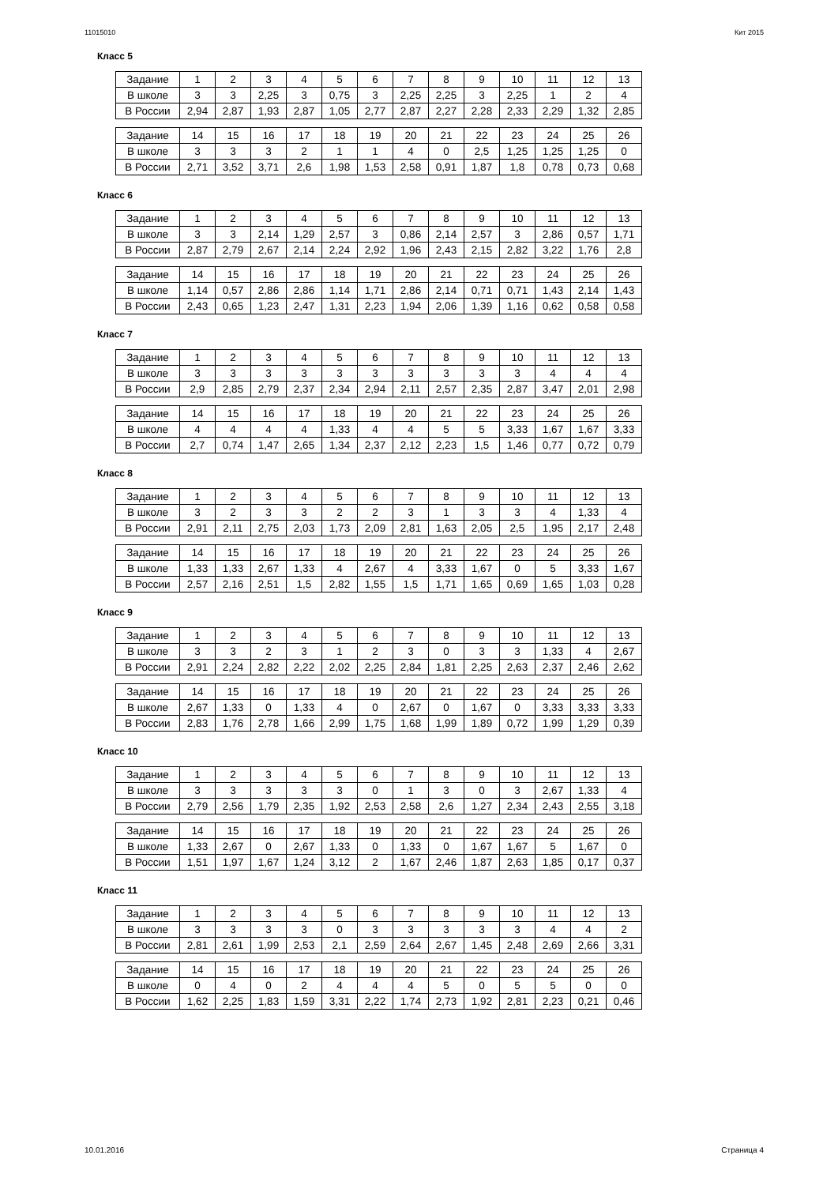11015010 Кит 2015
Класс 5
| Задание | 1 | 2 | 3 | 4 | 5 | 6 | 7 | 8 | 9 | 10 | 11 | 12 | 13 |
| В школе | 3 | 3 | 2,25 | 3 | 0,75 | 3 | 2,25 | 2,25 | 3 | 2,25 | 1 | 2 | 4 |
| В России | 2,94 | 2,87 | 1,93 | 2,87 | 1,05 | 2,77 | 2,87 | 2,27 | 2,28 | 2,33 | 2,29 | 1,32 | 2,85 |
| Задание | 14 | 15 | 16 | 17 | 18 | 19 | 20 | 21 | 22 | 23 | 24 | 25 | 26 |
| В школе | 3 | 3 | 3 | 2 | 1 | 1 | 4 | 0 | 2,5 | 1,25 | 1,25 | 1,25 | 0 |
| В России | 2,71 | 3,52 | 3,71 | 2,6 | 1,98 | 1,53 | 2,58 | 0,91 | 1,87 | 1,8 | 0,78 | 0,73 | 0,68 |
Класс 6
| Задание | 1 | 2 | 3 | 4 | 5 | 6 | 7 | 8 | 9 | 10 | 11 | 12 | 13 |
| В школе | 3 | 3 | 2,14 | 1,29 | 2,57 | 3 | 0,86 | 2,14 | 2,57 | 3 | 2,86 | 0,57 | 1,71 |
| В России | 2,87 | 2,79 | 2,67 | 2,14 | 2,24 | 2,92 | 1,96 | 2,43 | 2,15 | 2,82 | 3,22 | 1,76 | 2,8 |
| Задание | 14 | 15 | 16 | 17 | 18 | 19 | 20 | 21 | 22 | 23 | 24 | 25 | 26 |
| В школе | 1,14 | 0,57 | 2,86 | 2,86 | 1,14 | 1,71 | 2,86 | 2,14 | 0,71 | 0,71 | 1,43 | 2,14 | 1,43 |
| В России | 2,43 | 0,65 | 1,23 | 2,47 | 1,31 | 2,23 | 1,94 | 2,06 | 1,39 | 1,16 | 0,62 | 0,58 | 0,58 |
Класс 7
| Задание | 1 | 2 | 3 | 4 | 5 | 6 | 7 | 8 | 9 | 10 | 11 | 12 | 13 |
| В школе | 3 | 3 | 3 | 3 | 3 | 3 | 3 | 3 | 3 | 3 | 4 | 4 | 4 |
| В России | 2,9 | 2,85 | 2,79 | 2,37 | 2,34 | 2,94 | 2,11 | 2,57 | 2,35 | 2,87 | 3,47 | 2,01 | 2,98 |
| Задание | 14 | 15 | 16 | 17 | 18 | 19 | 20 | 21 | 22 | 23 | 24 | 25 | 26 |
| В школе | 4 | 4 | 4 | 4 | 1,33 | 4 | 4 | 5 | 5 | 3,33 | 1,67 | 1,67 | 3,33 |
| В России | 2,7 | 0,74 | 1,47 | 2,65 | 1,34 | 2,37 | 2,12 | 2,23 | 1,5 | 1,46 | 0,77 | 0,72 | 0,79 |
Класс 8
| Задание | 1 | 2 | 3 | 4 | 5 | 6 | 7 | 8 | 9 | 10 | 11 | 12 | 13 |
| В школе | 3 | 2 | 3 | 3 | 2 | 2 | 3 | 1 | 3 | 3 | 4 | 1,33 | 4 |
| В России | 2,91 | 2,11 | 2,75 | 2,03 | 1,73 | 2,09 | 2,81 | 1,63 | 2,05 | 2,5 | 1,95 | 2,17 | 2,48 |
| Задание | 14 | 15 | 16 | 17 | 18 | 19 | 20 | 21 | 22 | 23 | 24 | 25 | 26 |
| В школе | 1,33 | 1,33 | 2,67 | 1,33 | 4 | 2,67 | 4 | 3,33 | 1,67 | 0 | 5 | 3,33 | 1,67 |
| В России | 2,57 | 2,16 | 2,51 | 1,5 | 2,82 | 1,55 | 1,5 | 1,71 | 1,65 | 0,69 | 1,65 | 1,03 | 0,28 |
Класс 9
| Задание | 1 | 2 | 3 | 4 | 5 | 6 | 7 | 8 | 9 | 10 | 11 | 12 | 13 |
| В школе | 3 | 3 | 2 | 3 | 1 | 2 | 3 | 0 | 3 | 3 | 1,33 | 4 | 2,67 |
| В России | 2,91 | 2,24 | 2,82 | 2,22 | 2,02 | 2,25 | 2,84 | 1,81 | 2,25 | 2,63 | 2,37 | 2,46 | 2,62 |
| Задание | 14 | 15 | 16 | 17 | 18 | 19 | 20 | 21 | 22 | 23 | 24 | 25 | 26 |
| В школе | 2,67 | 1,33 | 0 | 1,33 | 4 | 0 | 2,67 | 0 | 1,67 | 0 | 3,33 | 3,33 | 3,33 |
| В России | 2,83 | 1,76 | 2,78 | 1,66 | 2,99 | 1,75 | 1,68 | 1,99 | 1,89 | 0,72 | 1,99 | 1,29 | 0,39 |
Класс 10
| Задание | 1 | 2 | 3 | 4 | 5 | 6 | 7 | 8 | 9 | 10 | 11 | 12 | 13 |
| В школе | 3 | 3 | 3 | 3 | 3 | 0 | 1 | 3 | 0 | 3 | 2,67 | 1,33 | 4 |
| В России | 2,79 | 2,56 | 1,79 | 2,35 | 1,92 | 2,53 | 2,58 | 2,6 | 1,27 | 2,34 | 2,43 | 2,55 | 3,18 |
| Задание | 14 | 15 | 16 | 17 | 18 | 19 | 20 | 21 | 22 | 23 | 24 | 25 | 26 |
| В школе | 1,33 | 2,67 | 0 | 2,67 | 1,33 | 0 | 1,33 | 0 | 1,67 | 1,67 | 5 | 1,67 | 0 |
| В России | 1,51 | 1,97 | 1,67 | 1,24 | 3,12 | 2 | 1,67 | 2,46 | 1,87 | 2,63 | 1,85 | 0,17 | 0,37 |
Класс 11
| Задание | 1 | 2 | 3 | 4 | 5 | 6 | 7 | 8 | 9 | 10 | 11 | 12 | 13 |
| В школе | 3 | 3 | 3 | 3 | 0 | 3 | 3 | 3 | 3 | 3 | 4 | 4 | 2 |
| В России | 2,81 | 2,61 | 1,99 | 2,53 | 2,1 | 2,59 | 2,64 | 2,67 | 1,45 | 2,48 | 2,69 | 2,66 | 3,31 |
| Задание | 14 | 15 | 16 | 17 | 18 | 19 | 20 | 21 | 22 | 23 | 24 | 25 | 26 |
| В школе | 0 | 4 | 0 | 2 | 4 | 4 | 4 | 5 | 0 | 5 | 5 | 0 | 0 |
| В России | 1,62 | 2,25 | 1,83 | 1,59 | 3,31 | 2,22 | 1,74 | 2,73 | 1,92 | 2,81 | 2,23 | 0,21 | 0,46 |
10.01.2016 Страница 4